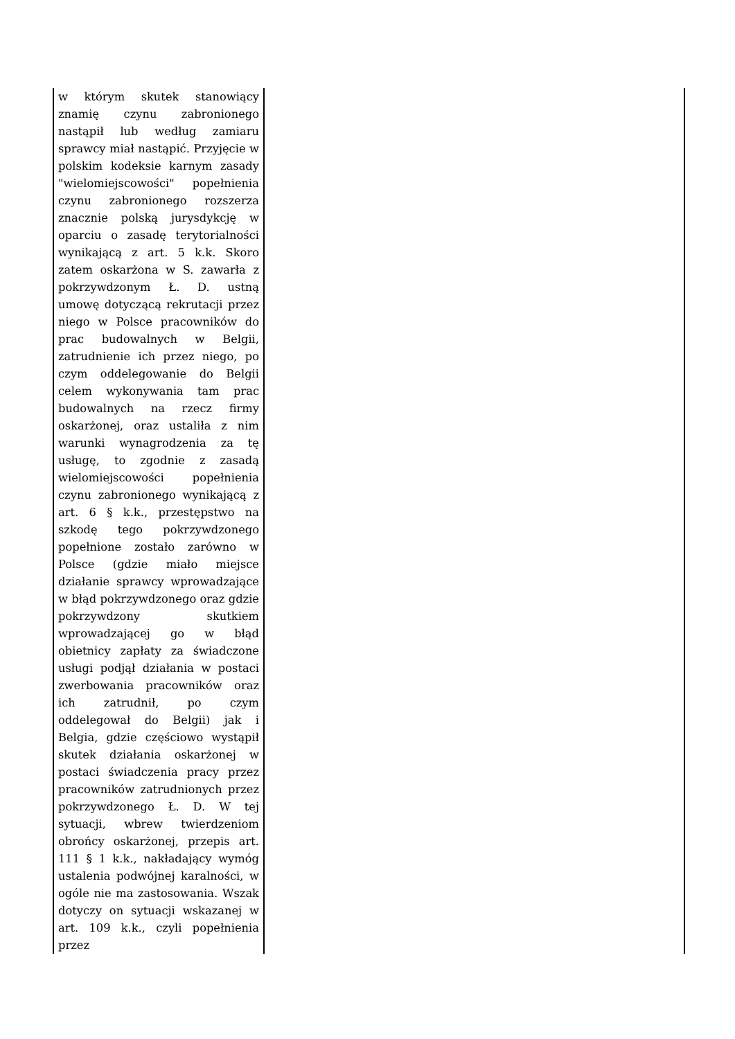| w którym skutek stanowiący znamię czynu zabronionego nastąpił lub według zamiaru sprawcy miał nastąpić. Przyjęcie w polskim kodeksie karnym zasady "wielomiejscowości" popełnienia czynu zabronionego rozszerza znacznie polską jurysdykcję w oparciu o zasadę terytorialności wynikającą z art. 5 k.k. Skoro zatem oskarżona w S. zawarła z pokrzywdzonym Ł. D. ustną umowę dotyczącą rekrutacji przez niego w Polsce pracowników do prac budowalnych w Belgii, zatrudnienie ich przez niego, po czym oddelegowanie do Belgii celem wykonywania tam prac budowalnych na rzecz firmy oskarżonej, oraz ustaliła z nim warunki wynagrodzenia za tę usługę, to zgodnie z zasadą wielomiejscowości popełnienia czynu zabronionego wynikającą z art. 6 § k.k., przestępstwo na szkodę tego pokrzywdzonego popełnione zostało zarówno w Polsce (gdzie miało miejsce działanie sprawcy wprowadzające w błąd pokrzywdzonego oraz gdzie pokrzywdzony skutkiem wprowadzającej go w błąd obietnicy zapłaty za świadczone usługi podjął działania w postaci zwerbowania pracowników oraz ich zatrudnił, po czym oddelegował do Belgii) jak i Belgia, gdzie częściowo wystąpił skutek działania oskarżonej w postaci świadczenia pracy przez pracowników zatrudnionych przez pokrzywdzonego Ł. D. W tej sytuacji, wbrew twierdzeniom obrońcy oskarżonej, przepis art. 111 § 1 k.k., nakładający wymóg ustalenia podwójnej karalności, w ogóle nie ma zastosowania. Wszak dotyczy on sytuacji wskazanej w art. 109 k.k., czyli popełnienia przez | |